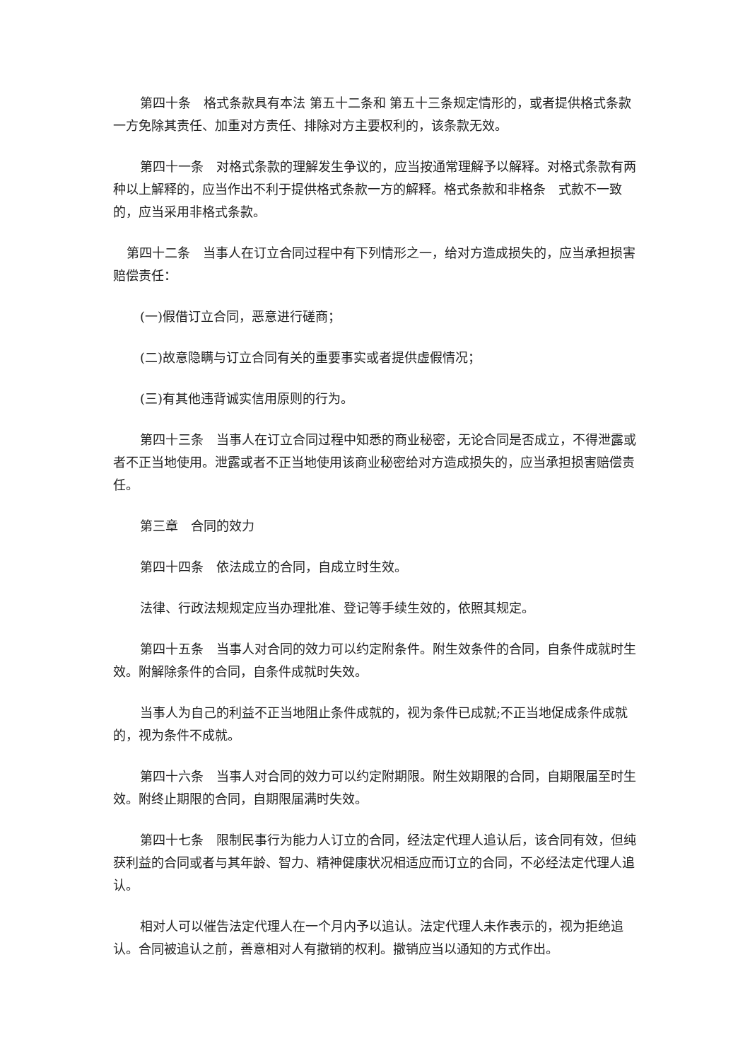第四十条　格式条款具有本法 第五十二条和 第五十三条规定情形的，或者提供格式条款一方免除其责任、加重对方责任、排除对方主要权利的，该条款无效。
第四十一条　对格式条款的理解发生争议的，应当按通常理解予以解释。对格式条款有两种以上解释的，应当作出不利于提供格式条款一方的解释。格式条款和非格条　式款不一致的，应当采用非格式条款。
第四十二条　当事人在订立合同过程中有下列情形之一，给对方造成损失的，应当承担损害赔偿责任：
(一)假借订立合同，恶意进行磋商；
(二)故意隐瞒与订立合同有关的重要事实或者提供虚假情况；
(三)有其他违背诚实信用原则的行为。
第四十三条　当事人在订立合同过程中知悉的商业秘密，无论合同是否成立，不得泄露或者不正当地使用。泄露或者不正当地使用该商业秘密给对方造成损失的，应当承担损害赔偿责任。
第三章　合同的效力
第四十四条　依法成立的合同，自成立时生效。
法律、行政法规规定应当办理批准、登记等手续生效的，依照其规定。
第四十五条　当事人对合同的效力可以约定附条件。附生效条件的合同，自条件成就时生效。附解除条件的合同，自条件成就时失效。
当事人为自己的利益不正当地阻止条件成就的，视为条件已成就;不正当地促成条件成就的，视为条件不成就。
第四十六条　当事人对合同的效力可以约定附期限。附生效期限的合同，自期限届至时生效。附终止期限的合同，自期限届满时失效。
第四十七条　限制民事行为能力人订立的合同，经法定代理人追认后，该合同有效，但纯获利益的合同或者与其年龄、智力、精神健康状况相适应而订立的合同，不必经法定代理人追认。
相对人可以催告法定代理人在一个月内予以追认。法定代理人未作表示的，视为拒绝追认。合同被追认之前，善意相对人有撤销的权利。撤销应当以通知的方式作出。